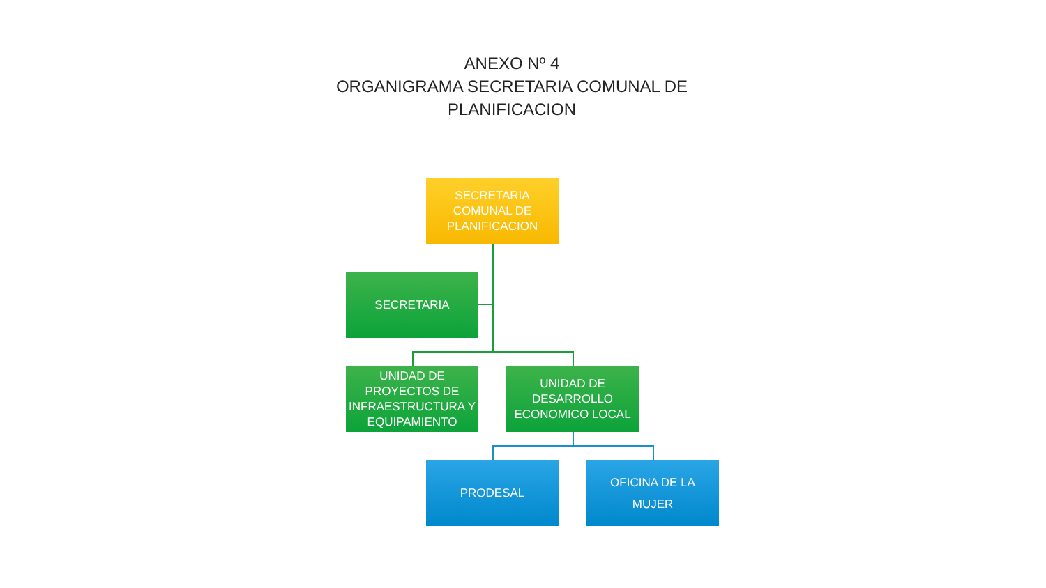ANEXO Nº 4
ORGANIGRAMA SECRETARIA COMUNAL DE
PLANIFICACION
SECRETARIA COMUNAL DE PLANIFICACION
SECRETARIA
UNIDAD DE PROYECTOS DE INFRAESTRUCTURA Y EQUIPAMIENTO
UNIDAD DE DESARROLLO ECONOMICO LOCAL
PRODESAL
OFICINA DE LA MUJER